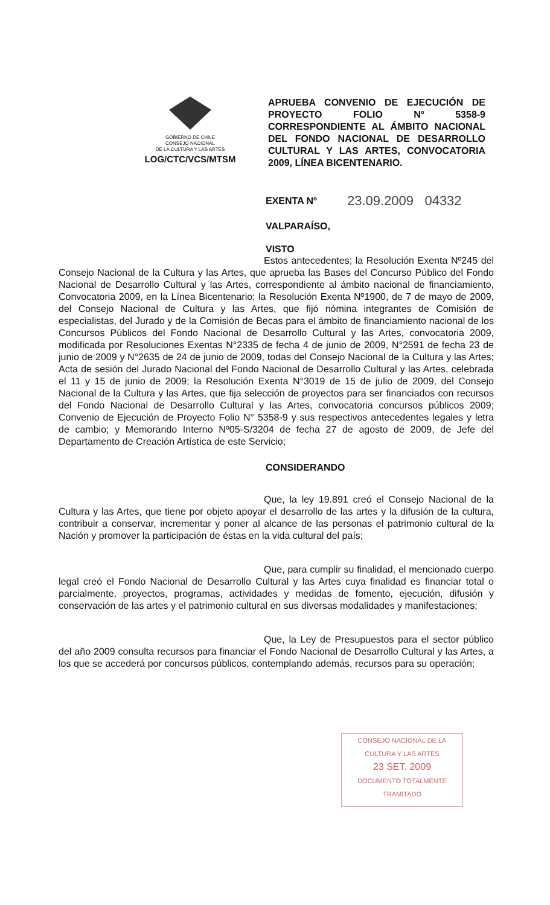GOBIERNO DE CHILE
CONSEJO NACIONAL
DE LA CULTURA Y LAS ARTES
LOG/CTC/VCS/MTSM
APRUEBA CONVENIO DE EJECUCIÓN DE PROYECTO FOLIO Nº 5358-9 CORRESPONDIENTE AL ÁMBITO NACIONAL DEL FONDO NACIONAL DE DESARROLLO CULTURAL Y LAS ARTES, CONVOCATORIA 2009, LÍNEA BICENTENARIO.
EXENTA Nº 23.09.2009 04332
VALPARAÍSO,
VISTO
Estos antecedentes; la Resolución Exenta Nº245 del Consejo Nacional de la Cultura y las Artes, que aprueba las Bases del Concurso Público del Fondo Nacional de Desarrollo Cultural y las Artes, correspondiente al ámbito nacional de financiamiento, Convocatoria 2009, en la Línea Bicentenario; la Resolución Exenta Nº1900, de 7 de mayo de 2009, del Consejo Nacional de Cultura y las Artes, que fijó nómina integrantes de Comisión de especialistas, del Jurado y de la Comisión de Becas para el ámbito de financiamiento nacional de los Concursos Públicos del Fondo Nacional de Desarrollo Cultural y las Artes, convocatoria 2009, modificada por Resoluciones Exentas N°2335 de fecha 4 de junio de 2009, N°2591 de fecha 23 de junio de 2009 y N°2635 de 24 de junio de 2009, todas del Consejo Nacional de la Cultura y las Artes; Acta de sesión del Jurado Nacional del Fondo Nacional de Desarrollo Cultural y las Artes, celebrada el 11 y 15 de junio de 2009; la Resolución Exenta N°3019 de 15 de julio de 2009, del Consejo Nacional de la Cultura y las Artes, que fija selección de proyectos para ser financiados con recursos del Fondo Nacional de Desarrollo Cultural y las Artes, convocatoria concursos públicos 2009; Convenio de Ejecución de Proyecto Folio N° 5358-9 y sus respectivos antecedentes legales y letra de cambio; y Memorando Interno Nº05-S/3204 de fecha 27 de agosto de 2009, de Jefe del Departamento de Creación Artística de este Servicio;
CONSIDERANDO
Que, la ley 19.891 creó el Consejo Nacional de la Cultura y las Artes, que tiene por objeto apoyar el desarrollo de las artes y la difusión de la cultura, contribuir a conservar, incrementar y poner al alcance de las personas el patrimonio cultural de la Nación y promover la participación de éstas en la vida cultural del país;
Que, para cumplir su finalidad, el mencionado cuerpo legal creó el Fondo Nacional de Desarrollo Cultural y las Artes cuya finalidad es financiar total o parcialmente, proyectos, programas, actividades y medidas de fomento, ejecución, difusión y conservación de las artes y el patrimonio cultural en sus diversas modalidades y manifestaciones;
Que, la Ley de Presupuestos para el sector público del año 2009 consulta recursos para financiar el Fondo Nacional de Desarrollo Cultural y las Artes, a los que se accederá por concursos públicos, contemplando además, recursos para su operación;
CONSEJO NACIONAL DE LA
CULTURA Y LAS ARTES
23 SET. 2009
DOCUMENTO TOTALMENTE
TRAMITADO